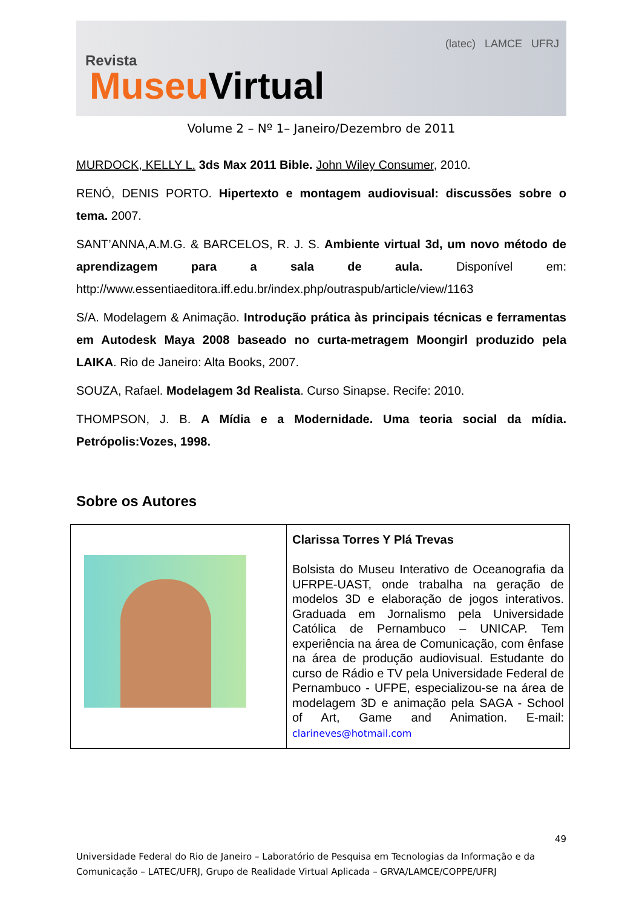Revista
Museu Virtual
(latec) LAMCE UFRJ
Volume 2 – Nº 1– Janeiro/Dezembro de 2011
MURDOCK, KELLY L. 3ds Max 2011 Bible. John Wiley Consumer, 2010.
RENÓ, DENIS PORTO. Hipertexto e montagem audiovisual: discussões sobre o tema. 2007.
SANT’ANNA,A.M.G. & BARCELOS, R. J. S. Ambiente virtual 3d, um novo método de aprendizagem para a sala de aula. Disponível em: http://www.essentiaeditora.iff.edu.br/index.php/outraspub/article/view/1163
S/A. Modelagem & Animação. Introdução prática às principais técnicas e ferramentas em Autodesk Maya 2008 baseado no curta-metragem Moongirl produzido pela LAIKA. Rio de Janeiro: Alta Books, 2007.
SOUZA, Rafael. Modelagem 3d Realista. Curso Sinapse. Recife: 2010.
THOMPSON, J. B. A Mídia e a Modernidade. Uma teoria social da mídia. Petrópolis:Vozes, 1998.
Sobre os Autores
| | Clarissa Torres Y Plá Trevas Bolsista do Museu Interativo de Oceanografia da UFRPE-UAST, onde trabalha na geração de modelos 3D e elaboração de jogos interativos. Graduada em Jornalismo pela Universidade Católica de Pernambuco – UNICAP. Tem experiência na área de Comunicação, com ênfase na área de produção audiovisual. Estudante do curso de Rádio e TV pela Universidade Federal de Pernambuco - UFPE, especializou-se na área de modelagem 3D e animação pela SAGA - School of Art, Game and Animation. E-mail: clarineves@hotmail.com |
49
Universidade Federal do Rio de Janeiro – Laboratório de Pesquisa em Tecnologias da Informação e da Comunicação – LATEC/UFRJ, Grupo de Realidade Virtual Aplicada – GRVA/LAMCE/COPPE/UFRJ